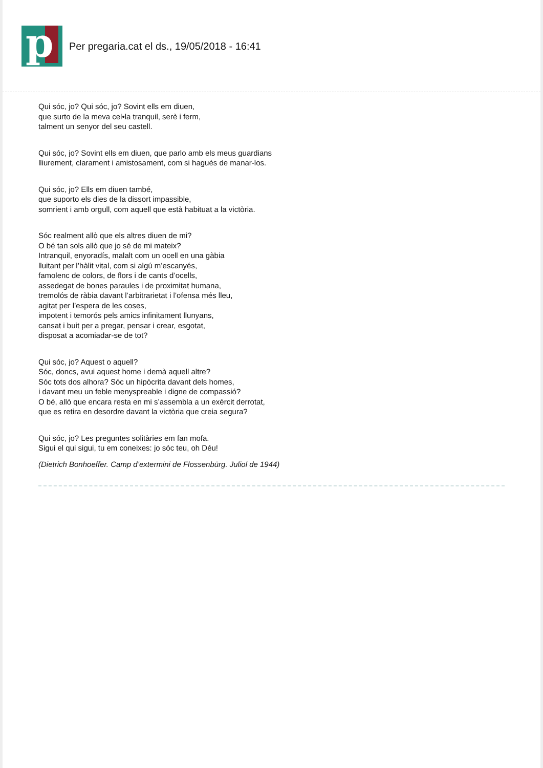p
Per pregaria.cat el ds., 19/05/2018 - 16:41
Qui sóc, jo? Qui sóc, jo? Sovint ells em diuen,
que surto de la meva cel•la tranquil, serè i ferm,
talment un senyor del seu castell.
Qui sóc, jo? Sovint ells em diuen, que parlo amb els meus guardians
lliurement, clarament i amistosament, com si hagués de manar-los.
Qui sóc, jo? Ells em diuen també,
que suporto els dies de la dissort impassible,
somrient i amb orgull, com aquell que està habituat a la victòria.
Sóc realment allò que els altres diuen de mi?
O bé tan sols allò que jo sé de mi mateix?
Intranquil, enyoradís, malalt com un ocell en una gàbia
lluitant per l’hàlit vital, com si algú m’escanyés,
famolenc de colors, de flors i de cants d’ocells,
assedegat de bones paraules i de proximitat humana,
tremolós de ràbia davant l’arbitrarietat i l’ofensa més lleu,
agitat per l’espera de les coses,
impotent i temorós pels amics infinitament llunyans,
cansat i buit per a pregar, pensar i crear, esgotat,
disposat a acomiadar-se de tot?
Qui sóc, jo? Aquest o aquell?
Sóc, doncs, avui aquest home i demà aquell altre?
Sóc tots dos alhora? Sóc un hipòcrita davant dels homes,
i davant meu un feble menyspreable i digne de compassió?
O bé, allò que encara resta en mi s’assembla a un exèrcit derrotat,
que es retira en desordre davant la victòria que creia segura?
Qui sóc, jo? Les preguntes solitàries em fan mofa.
Sigui el qui sigui, tu em coneixes: jo sóc teu, oh Déu!
(Dietrich Bonhoeffer. Camp d’extermini de Flossenbürg. Juliol de 1944)